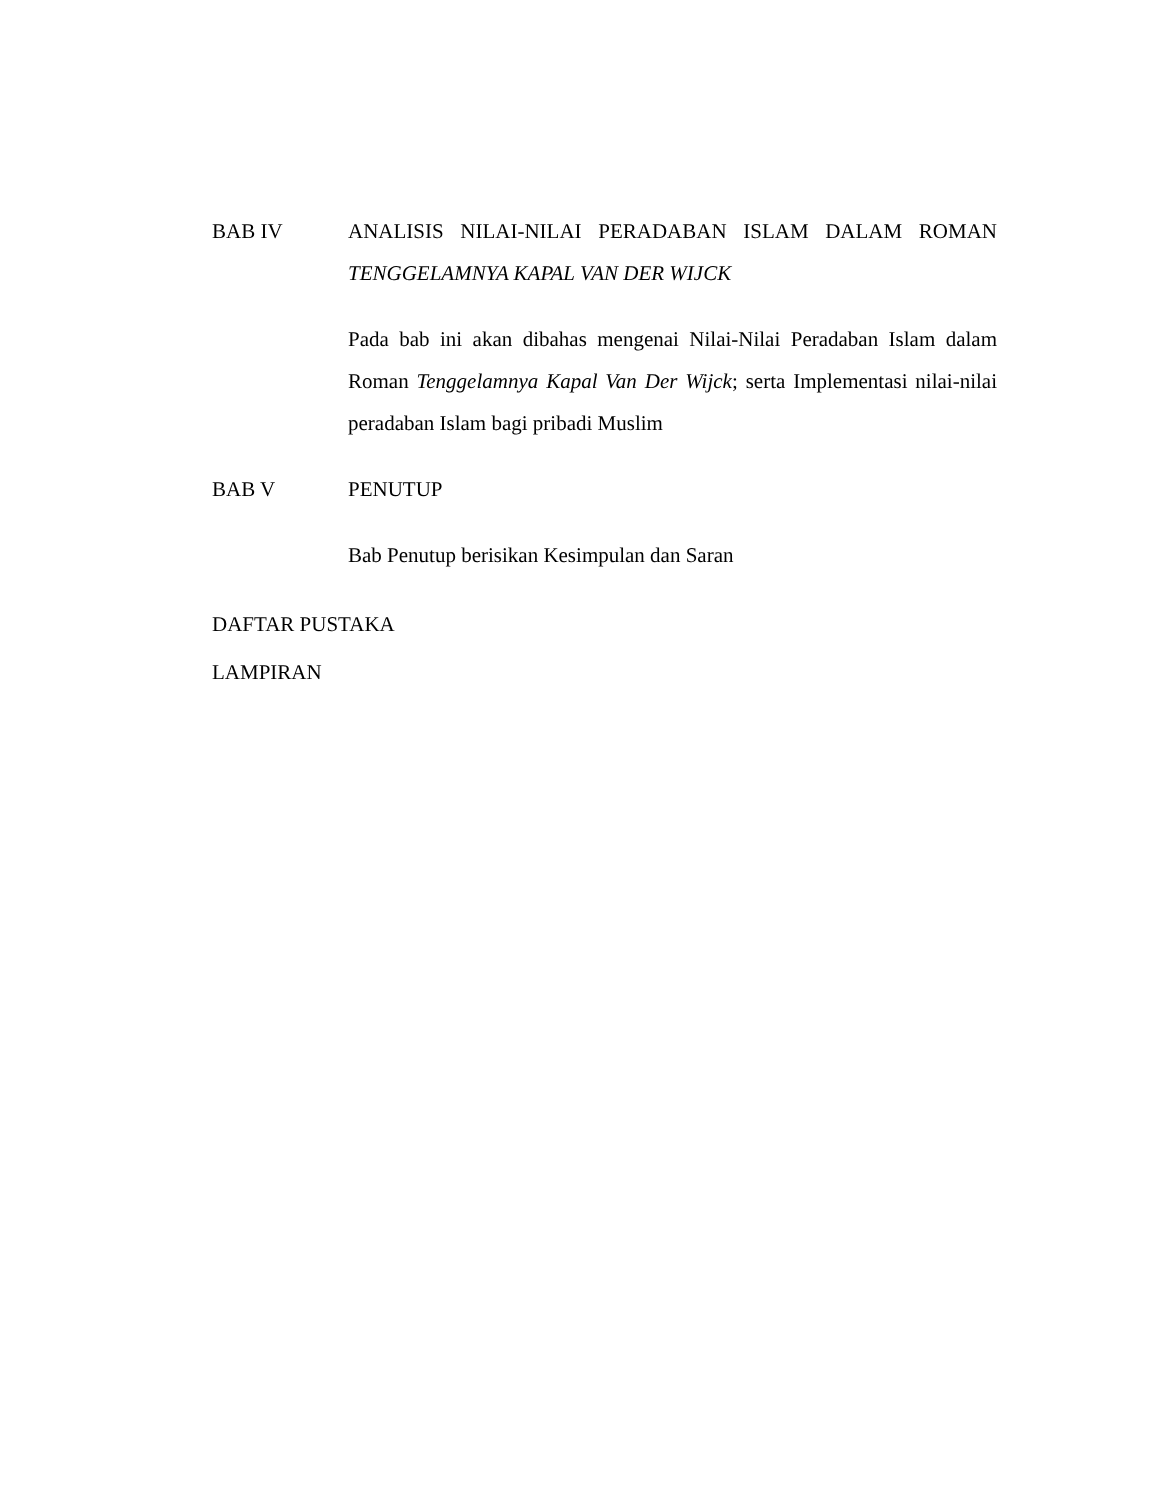BAB IV
ANALISIS NILAI-NILAI PERADABAN ISLAM DALAM ROMAN TENGGELAMNYA KAPAL VAN DER WIJCK
Pada bab ini akan dibahas mengenai Nilai-Nilai Peradaban Islam dalam Roman Tenggelamnya Kapal Van Der Wijck; serta Implementasi nilai-nilai peradaban Islam bagi pribadi Muslim
BAB V
PENUTUP
Bab Penutup berisikan Kesimpulan dan Saran
DAFTAR PUSTAKA
LAMPIRAN